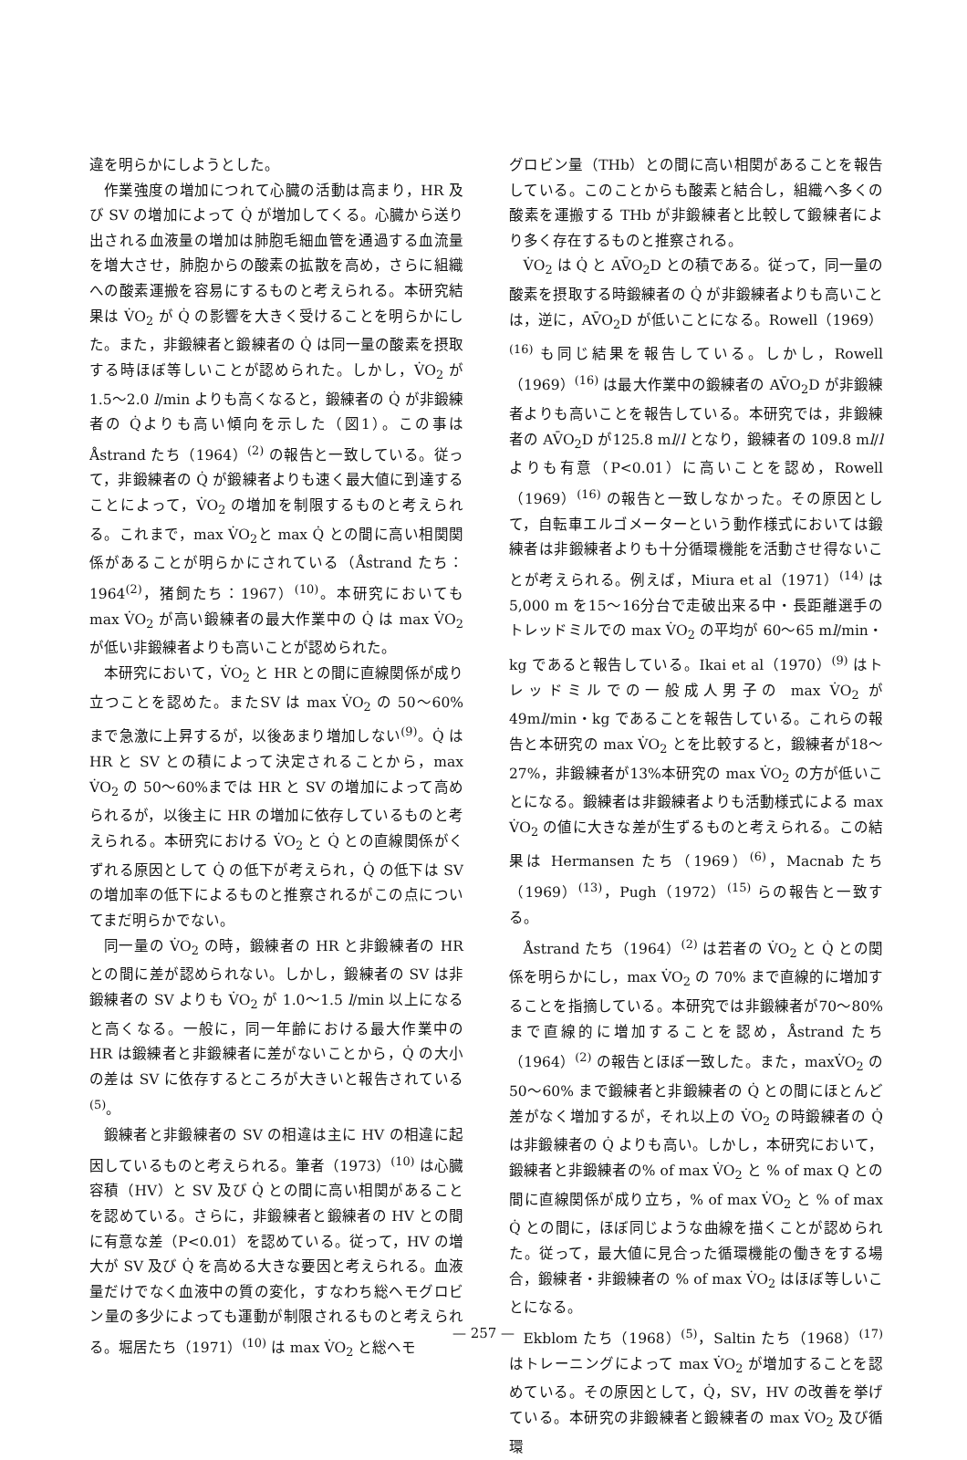違を明らかにしようとした。
作業強度の増加につれて心臓の活動は高まり，HR 及び SV の増加によって Q̇ が増加してくる。心臓から送り出される血液量の増加は肺胞毛細血管を通過する血流量を増大させ，肺胞からの酸素の拡散を高め，さらに組織への酸素運搬を容易にするものと考えられる。本研究結果は V̇O<sub>2</sub> が Q̇ の影響を大きく受けることを明らかにした。また，非鍛練者と鍛練者の Q̇ は同一量の酸素を摂取する時ほぼ等しいことが認められた。しかし，V̇O<sub>2</sub> が 1.5～2.0 l/min よりも高くなると，鍛練者の Q̇ が非鍛練者の Q̇よりも高い傾向を示した（図1）。この事は Åstrand たち（1964）<sup>(2)</sup> の報告と一致している。従って，非鍛練者の Q̇ が鍛練者よりも速く最大値に到達することによって，V̇O<sub>2</sub> の増加を制限するものと考えられる。これまで，max V̇O<sub>2</sub>と max Q̇ との間に高い相関関係があることが明らかにされている（Åstrand たち：1964<sup>(2)</sup>，猪飼たち：1967）<sup>(10)</sup>。本研究においても max V̇O<sub>2</sub> が高い鍛練者の最大作業中の Q̇ は max V̇O<sub>2</sub> が低い非鍛練者よりも高いことが認められた。
本研究において，V̇O<sub>2</sub> と HR との間に直線関係が成り立つことを認めた。またSV は max V̇O<sub>2</sub> の 50～60% まで急激に上昇するが，以後あまり増加しない<sup>(9)</sup>。Q̇ は HR と SV との積によって決定されることから，max V̇O<sub>2</sub> の 50～60%までは HR と SV の増加によって高められるが，以後主に HR の増加に依存しているものと考えられる。本研究における V̇O<sub>2</sub> と Q̇ との直線関係がくずれる原因として Q̇ の低下が考えられ，Q̇ の低下は SV の増加率の低下によるものと推察されるがこの点についてまだ明らかでない。
同一量の V̇O<sub>2</sub> の時，鍛練者の HR と非鍛練者の HR との間に差が認められない。しかし，鍛練者の SV は非鍛練者の SV よりも V̇O<sub>2</sub> が 1.0～1.5 l/min 以上になると高くなる。一般に，同一年齢における最大作業中の HR は鍛練者と非鍛練者に差がないことから，Q̇ の大小の差は SV に依存するところが大きいと報告されている<sup>(5)</sup>。
鍛練者と非鍛練者の SV の相違は主に HV の相違に起因しているものと考えられる。筆者（1973）<sup>(10)</sup> は心臓容積（HV）と SV 及び Q̇ との間に高い相関があることを認めている。さらに，非鍛練者と鍛練者の HV との間に有意な差（P<0.01）を認めている。従って，HV の増大が SV 及び Q̇ を高める大きな要因と考えられる。血液量だけでなく血液中の質の変化，すなわち総ヘモグロビン量の多少によっても運動が制限されるものと考えられる。堀居たち（1971）<sup>(10)</sup> は max V̇O<sub>2</sub> と総ヘモ
グロビン量（THb）との間に高い相関があることを報告している。このことからも酸素と結合し，組織へ多くの酸素を運搬する THb が非鍛練者と比較して鍛練者により多く存在するものと推察される。
V̇O<sub>2</sub> は Q̇ と AV̄O<sub>2</sub>D との積である。従って，同一量の酸素を摂取する時鍛練者の Q̇ が非鍛練者よりも高いことは，逆に，AV̄O<sub>2</sub>D が低いことになる。Rowell（1969）<sup>(16)</sup> も同じ結果を報告している。しかし，Rowell（1969）<sup>(16)</sup> は最大作業中の鍛練者の AV̄O<sub>2</sub>D が非鍛練者よりも高いことを報告している。本研究では，非鍛練者の AV̄O<sub>2</sub>D が125.8 ml/l となり，鍛練者の 109.8 ml/l よりも有意（P<0.01）に高いことを認め，Rowell（1969）<sup>(16)</sup> の報告と一致しなかった。その原因として，自転車エルゴメーターという動作様式においては鍛練者は非鍛練者よりも十分循環機能を活動させ得ないことが考えられる。例えば，Miura et al（1971）<sup>(14)</sup> は 5,000 m を15～16分台で走破出来る中・長距離選手のトレッドミルでの max V̇O<sub>2</sub> の平均が 60～65 ml/min・kg であると報告している。Ikai et al（1970）<sup>(9)</sup> はトレッドミルでの一般成人男子の max V̇O<sub>2</sub> が 49ml/min・kg であることを報告している。これらの報告と本研究の max V̇O<sub>2</sub> とを比較すると，鍛練者が18～27%，非鍛練者が13%本研究の max V̇O<sub>2</sub> の方が低いことになる。鍛練者は非鍛練者よりも活動様式による max V̇O<sub>2</sub> の値に大きな差が生ずるものと考えられる。この結果は Hermansen たち（1969）<sup>(6)</sup>，Macnab たち（1969）<sup>(13)</sup>，Pugh（1972）<sup>(15)</sup> らの報告と一致する。
Åstrand たち（1964）<sup>(2)</sup> は若者の V̇O<sub>2</sub> と Q̇ との関係を明らかにし，max V̇O<sub>2</sub> の 70% まで直線的に増加することを指摘している。本研究では非鍛練者が70～80%まで直線的に増加することを認め，Åstrand たち（1964）<sup>(2)</sup> の報告とほぼ一致した。また，maxV̇O<sub>2</sub> の 50～60% まで鍛練者と非鍛練者の Q̇ との間にほとんど差がなく増加するが，それ以上の V̇O<sub>2</sub> の時鍛練者の Q̇ は非鍛練者の Q̇ よりも高い。しかし，本研究において，鍛練者と非鍛練者の% of max V̇O<sub>2</sub> と % of max Q との間に直線関係が成り立ち，% of max V̇O<sub>2</sub> と % of max Q̇ との間に，ほぼ同じような曲線を描くことが認められた。従って，最大値に見合った循環機能の働きをする場合，鍛練者・非鍛練者の % of max V̇O<sub>2</sub> はほぼ等しいことになる。
Ekblom たち（1968）<sup>(5)</sup>，Saltin たち（1968）<sup>(17)</sup> はトレーニングによって max V̇O<sub>2</sub> が増加することを認めている。その原因として，Q̇，SV，HV の改善を挙げている。本研究の非鍛練者と鍛練者の max V̇O<sub>2</sub> 及び循環
— 257 —